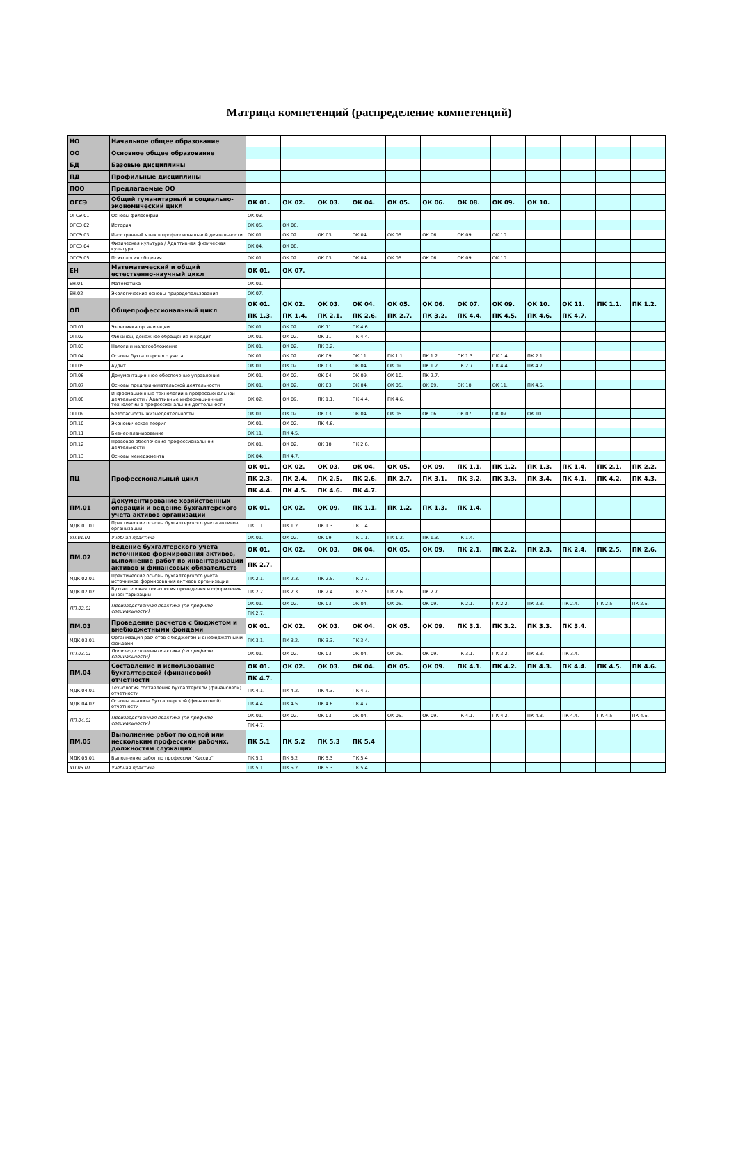Матрица компетенций (распределение компетенций)
| НО | Начальное общее образование | | | | | | | | | | | | |
| ОО | Основное общее образование | | | | | | | | | | | | |
| БД | Базовые дисциплины | | | | | | | | | | | | |
| ПД | Профильные дисциплины | | | | | | | | | | | | |
| ПОО | Предлагаемые ОО | | | | | | | | | | | | |
| ОГСЭ | Общий гуманитарный и социально-экономический цикл | ОК 01. | ОК 02. | ОК 03. | ОК 04. | ОК 05. | ОК 06. | ОК 08. | ОК 09. | ОК 10. | | | |
| ОГСЭ.01 | Основы философии | ОК 03. | | | | | | | | | | | |
| ОГСЭ.02 | История | ОК 05. | ОК 06. | | | | | | | | | | |
| ОГСЭ.03 | Иностранный язык в профессиональной деятельности | ОК 01. | ОК 02. | ОК 03. | ОК 04. | ОК 05. | ОК 06. | ОК 09. | ОК 10. | | | | |
| ОГСЭ.04 | Физическая культура / Адаптивная физическая культура | ОК 04. | ОК 08. | | | | | | | | | | |
| ОГСЭ.05 | Психология общения | ОК 01. | ОК 02. | ОК 03. | ОК 04. | ОК 05. | ОК 06. | ОК 09. | ОК 10. | | | | |
| ЕН | Математический и общий естественно-научный цикл | ОК 01. | ОК 07. | | | | | | | | | | |
| ЕН.01 | Математика | ОК 01. | | | | | | | | | | | |
| ЕН.02 | Экологические основы природопользования | ОК 07. | | | | | | | | | | | |
| ОП | Общепрофессиональный цикл | ОК 01. | ОК 02. | ОК 03. | ОК 04. | ОК 05. | ОК 06. | ОК 07. | ОК 09. | ОК 10. | ОК 11. | ПК 1.1. | ПК 1.2. |
| | | ПК 1.3. | ПК 1.4. | ПК 2.1. | ПК 2.6. | ПК 2.7. | ПК 3.2. | ПК 4.4. | ПК 4.5. | ПК 4.6. | ПК 4.7. | | |
| ОП.01 | Экономика организации | ОК 01. | ОК 02. | ОК 11. | ПК 4.6. | | | | | | | | |
| ОП.02 | Финансы, денежное обращение и кредит | ОК 01. | ОК 02. | ОК 11. | ПК 4.4. | | | | | | | | |
| ОП.03 | Налоги и налогообложение | ОК 01. | ОК 02. | ПК 3.2. | | | | | | | | | |
| ОП.04 | Основы бухгалтерского учета | ОК 01. | ОК 02. | ОК 09. | ОК 11. | ПК 1.1. | ПК 1.2. | ПК 1.3. | ПК 1.4. | ПК 2.1. | | | |
| ОП.05 | Аудит | ОК 01. | ОК 02. | ОК 03. | ОК 04. | ОК 09. | ПК 1.2. | ПК 2.7. | ПК 4.4. | ПК 4.7. | | | |
| ОП.06 | Документационное обеспечение управления | ОК 01. | ОК 02. | ОК 04. | ОК 09. | ОК 10. | ПК 2.7. | | | | | | |
| ОП.07 | Основы предпринимательской деятельности | ОК 01. | ОК 02. | ОК 03. | ОК 04. | ОК 05. | ОК 09. | ОК 10. | ОК 11. | ПК 4.5. | | | |
| ОП.08 | Информационные технологии в профессиональной деятельности / Адаптивные информационные технологии в профессиональной деятельности | ОК 02. | ОК 09. | ПК 1.1. | ПК 4.4. | ПК 4.6. | | | | | | | |
| ОП.09 | Безопасность жизнедеятельности | ОК 01. | ОК 02. | ОК 03. | ОК 04. | ОК 05. | ОК 06. | ОК 07. | ОК 09. | ОК 10. | | | |
| ОП.10 | Экономическая теория | ОК 01. | ОК 02. | ПК 4.6. | | | | | | | | | |
| ОП.11 | Бизнес-планирование | ОК 11. | ПК 4.5. | | | | | | | | | | |
| ОП.12 | Правовое обеспечение профессиональной деятельности | ОК 01. | ОК 02. | ОК 10. | ПК 2.6. | | | | | | | | |
| ОП.13 | Основы менеджмента | ОК 04. | ПК 4.7. | | | | | | | | | | |
| ПЦ | Профессиональный цикл | ОК 01. | ОК 02. | ОК 03. | ОК 04. | ОК 05. | ОК 09. | ПК 1.1. | ПК 1.2. | ПК 1.3. | ПК 1.4. | ПК 2.1. | ПК 2.2. |
| | | ПК 2.3. | ПК 2.4. | ПК 2.5. | ПК 2.6. | ПК 2.7. | ПК 3.1. | ПК 3.2. | ПК 3.3. | ПК 3.4. | ПК 4.1. | ПК 4.2. | ПК 4.3. |
| | | ПК 4.4. | ПК 4.5. | ПК 4.6. | ПК 4.7. | | | | | | | | |
| ПМ.01 | Документирование хозяйственных операций и ведение бухгалтерского учета активов организации | ОК 01. | ОК 02. | ОК 09. | ПК 1.1. | ПК 1.2. | ПК 1.3. | ПК 1.4. | | | | | |
| МДК.01.01 | Практические основы бухгалтерского учета активов организации | ПК 1.1. | ПК 1.2. | ПК 1.3. | ПК 1.4. | | | | | | | | |
| УП.01.01 | Учебная практика | ОК 01. | ОК 02. | ОК 09. | ПК 1.1. | ПК 1.2. | ПК 1.3. | ПК 1.4. | | | | | |
| ПМ.02 | Ведение бухгалтерского учета источников формирования активов, выполнение работ по инвентаризации активов и финансовых обязательств | ОК 01. | ОК 02. | ОК 03. | ОК 04. | ОК 05. | ОК 09. | ПК 2.1. | ПК 2.2. | ПК 2.3. | ПК 2.4. | ПК 2.5. | ПК 2.6. |
| | | ПК 2.7. | | | | | | | | | | | |
| МДК.02.01 | Практические основы бухгалтерского учета источников формирования активов организации | ПК 2.1. | ПК 2.3. | ПК 2.5. | ПК 2.7. | | | | | | | | |
| МДК.02.02 | Бухгалтерская технология проведения и оформления инвентаризации | ПК 2.2. | ПК 2.3. | ПК 2.4. | ПК 2.5. | ПК 2.6. | ПК 2.7. | | | | | | |
| ПП.02.01 | Производственная практика (по профилю специальности) | ОК 01. | ОК 02. | ОК 03. | ОК 04. | ОК 05. | ОК 09. | ПК 2.1. | ПК 2.2. | ПК 2.3. | ПК 2.4. | ПК 2.5. | ПК 2.6. |
| | | ПК 2.7. | | | | | | | | | | | |
| ПМ.03 | Проведение расчетов с бюджетом и внебюджетными фондами | ОК 01. | ОК 02. | ОК 03. | ОК 04. | ОК 05. | ОК 09. | ПК 3.1. | ПК 3.2. | ПК 3.3. | ПК 3.4. | | |
| МДК.03.01 | Организация расчетов с бюджетом и внебюджетными фондами | ПК 3.1. | ПК 3.2. | ПК 3.3. | ПК 3.4. | | | | | | | | |
| ПП.03.01 | Производственная практика (по профилю специальности) | ОК 01. | ОК 02. | ОК 03. | ОК 04. | ОК 05. | ОК 09. | ПК 3.1. | ПК 3.2. | ПК 3.3. | ПК 3.4. | | |
| ПМ.04 | Составление и использование бухгалтерской (финансовой) отчетности | ОК 01. | ОК 02. | ОК 03. | ОК 04. | ОК 05. | ОК 09. | ПК 4.1. | ПК 4.2. | ПК 4.3. | ПК 4.4. | ПК 4.5. | ПК 4.6. |
| | | ПК 4.7. | | | | | | | | | | | |
| МДК.04.01 | Технология составления бухгалтерской (финансовой) отчетности | ПК 4.1. | ПК 4.2. | ПК 4.3. | ПК 4.7. | | | | | | | | |
| МДК.04.02 | Основы анализа бухгалтерской (финансовой) отчетности | ПК 4.4. | ПК 4.5. | ПК 4.6. | ПК 4.7. | | | | | | | | |
| ПП.04.01 | Производственная практика (по профилю специальности) | ОК 01. | ОК 02. | ОК 03. | ОК 04. | ОК 05. | ОК 09. | ПК 4.1. | ПК 4.2. | ПК 4.3. | ПК 4.4. | ПК 4.5. | ПК 4.6. |
| | | ПК 4.7. | | | | | | | | | | | |
| ПМ.05 | Выполнение работ по одной или нескольким профессиям рабочих, должностям служащих | ПК 5.1 | ПК 5.2 | ПК 5.3 | ПК 5.4 | | | | | | | | |
| МДК.05.01 | Выполнение работ по профессии "Кассир" | ПК 5.1 | ПК 5.2 | ПК 5.3 | ПК 5.4 | | | | | | | | |
| УП.05.01 | Учебная практика | ПК 5.1 | ПК 5.2 | ПК 5.3 | ПК 5.4 | | | | | | | | |